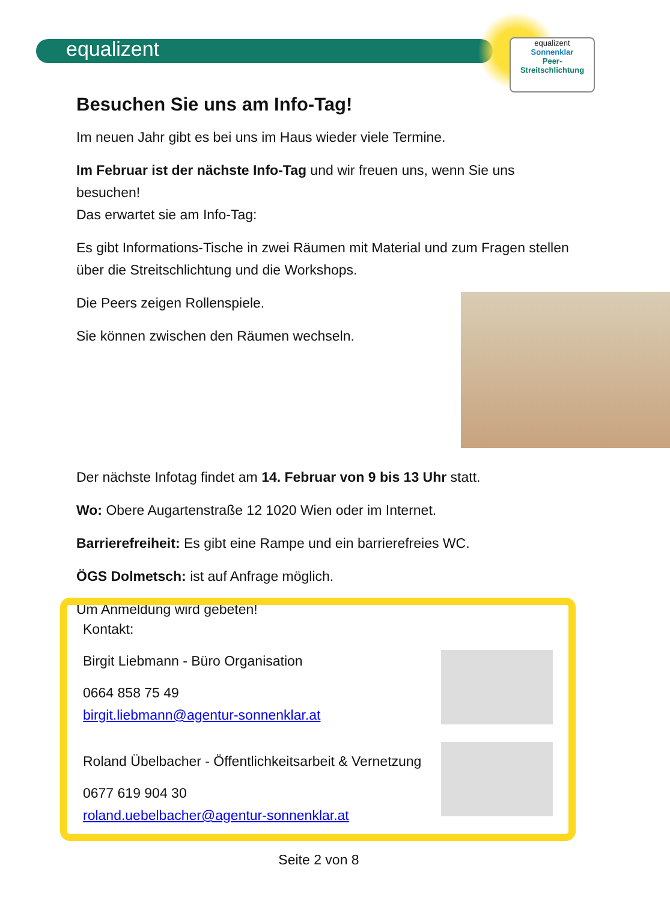equalizent
equalizent
Sonnenklar
Peer-
Streitschlichtung
Besuchen Sie uns am Info-Tag!
Im neuen Jahr gibt es bei uns im Haus wieder viele Termine.
Im Februar ist der nächste Info-Tag und wir freuen uns, wenn Sie uns besuchen!
Das erwartet sie am Info-Tag:
Es gibt Informations-Tische in zwei Räumen mit Material und zum Fragen stellen über die Streitschlichtung und die Workshops.
Die Peers zeigen Rollenspiele.
Sie können zwischen den Räumen wechseln.
Der nächste Infotag findet am 14. Februar von 9 bis 13 Uhr statt.
Wo: Obere Augartenstraße 12 1020 Wien oder im Internet.
Barrierefreiheit: Es gibt eine Rampe und ein barrierefreies WC.
ÖGS Dolmetsch: ist auf Anfrage möglich.
Um Anmeldung wird gebeten!
Kontakt:
Birgit Liebmann - Büro Organisation
0664 858 75 49
birgit.liebmann@agentur-sonnenklar.at
Roland Übelbacher - Öffentlichkeitsarbeit & Vernetzung
0677 619 904 30
roland.uebelbacher@agentur-sonnenklar.at
Seite 2 von 8